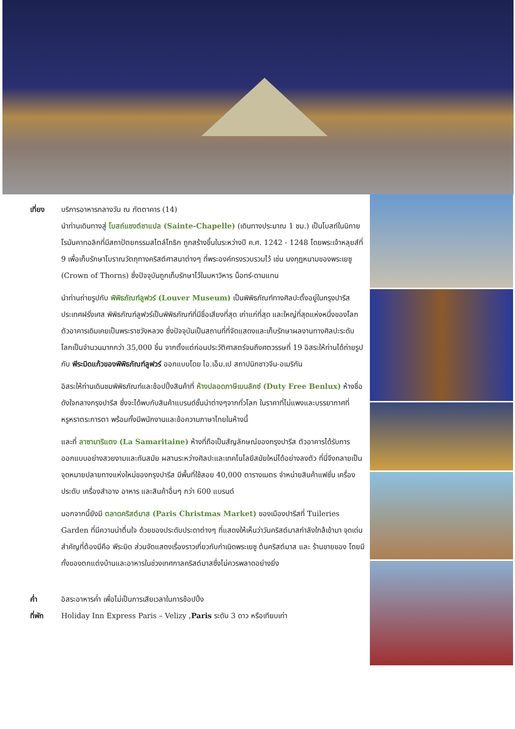เที่ยง บริการอาหารกลางวัน ณ ภัตตาคาร (14)
นำท่านเดินทางสู่ โบสถ์แซงต์ชาแปล (Sainte-Chapelle) (เดินทางประมาณ 1 ชม.) เป็นโบสถ์ในนิกายโรมันคาทอลิกที่มีสถาปัตยกรรมสไตล์โกธิก ถูกสร้างขึ้นในระหว่างปี ค.ศ. 1242 - 1248 โดยพระเจ้าหลุยส์ที่ 9 เพื่อเก็บรักษาโบราณวัตถุทางคริสต์ศาสนาต่างๆ ที่พระองค์ทรงรวบรวมไว้ เช่น มงกุฎหนามของพระเยซู (Crown of Thorns) ซึ่งปัจจุบันถูกเก็บรักษาไว้ในมหาวิหาร น็อทร์-ดามแทน
นำท่านถ่ายรูปกับ พิพิธภัณฑ์ลูฟวร์ (Louver Museum) เป็นพิพิธภัณฑ์ทางศิลปะตั้งอยู่ในกรุงปารีส ประเทศฝรั่งเศส พิพิธภัณฑ์ลูฟวร์เป็นพิพิธภัณฑ์ที่มีชื่อเสียงที่สุด เก่าแก่ที่สุด และใหญ่ที่สุดแห่งหนึ่งของโลกตัวอาคารเดิมเคยเป็นพระราชวังหลวง ซึ่งปัจจุบันเป็นสถานที่ที่จัดแสดงและเก็บรักษาผลงานทางศิลปะระดับโลกเป็นจำนวนมากกว่า 35,000 ชิ้น จากตั้งแต่ก่อนประวัติศาสตร์จนถึงศตวรรษที่ 19 อิสระให้ท่านได้ถ่ายรูปกับ พีระมิดแก้วของพิพิธภัณฑ์ลูฟวร์ ออกแบบโดย ไอ.เอ็ม.เป สถาปนิกชาวจีน-อเมริกัน
อิสระให้ท่านเดินชมพิพิธภัณฑ์และช้อปปิ้งสินค้าที่ ห้างปลอดภาษีเบนลักซ์ (Duty Free Benlux) ห้างชื่อดังใจกลางกรุงปารีส ซึ่งจะได้พบกับสินค้าแบรนด์ชั้นนำต่างๆจากทั่วโลก ในราคาที่ไม่แพงและบรรยากาศที่หรูหราตระการตา พร้อมทั้งมีพนักงานและข้อความภาษาไทยในห้างนี้
และที่ ลาซามาริแตง (La Samaritaine) ห้างที่ถือเป็นสัญลักษณ์ของกรุงปารีส ตัวอาคารได้รับการออกแบบอย่างสวยงามและทันสมัย ผสานระหว่างศิลปะและเทคโนโลยีสมัยใหม่ได้อย่างลงตัว ที่นี่จึงกลายเป็นจุดหมายปลายทางแห่งใหม่ของกรุงปารีส มีพื้นที่ใช้สอย 40,000 ตารางเมตร จำหน่ายสินค้าแฟชั่น เครื่องประดับ เครื่องสำอาง อาหาร และสินค้าอื่นๆ กว่า 600 แบรนด์
นอกจากนี้ยังมี ตลาดคริสต์มาส (Paris Christmas Market) ของเมืองปารีสที่ Tuileries Garden ที่มีความน่าตื่นใจ ด้วยของประดับประดาต่างๆ ที่แสดงให้เห็นว่าวันคริสต์มาสกำลังใกล้เข้ามา จุดเด่นสำคัญที่ต้องมีคือ พีระมิด ส่วนจัดแสดงเรื่องราวเกี่ยวกับกำเนิดพระเยซู ต้นคริสต์มาส และ ร้านขายของ โดยมีทั้งของตกแต่งบ้านและอาหารในช่วงเทศกาลคริสต์มาสซึ่งไม่ควรพลาดอย่างยิ่ง
ค่ำ อิสระอาหารค่ำ เพื่อไม่เป็นการเสียเวลาในการช้อปปิ้ง
ที่พัก Holiday Inn Express Paris – Velizy ,Paris ระดับ 3 ดาว หรือเทียบเท่า